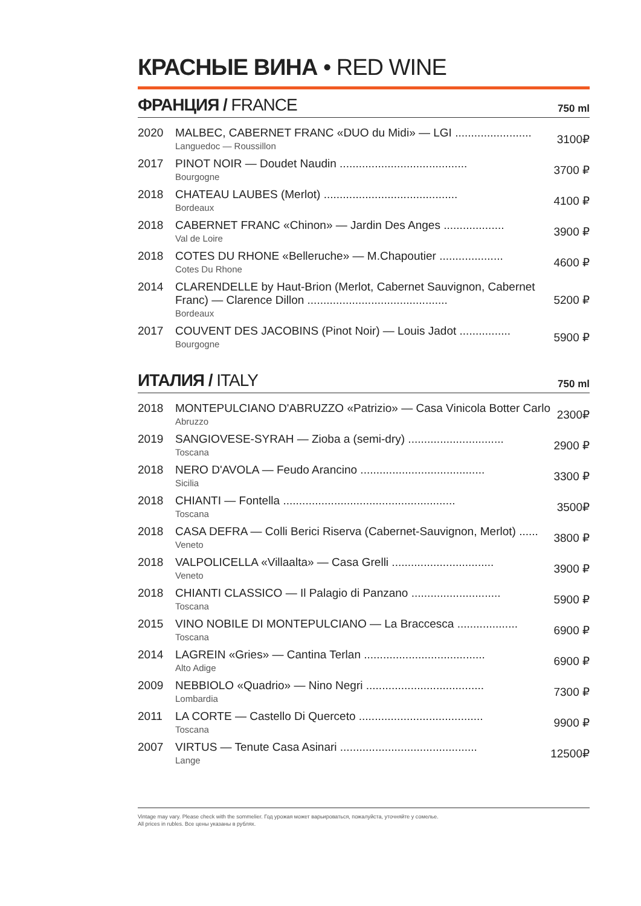КРАСНЫЕ ВИНА • RED WINE
ФРАНЦИЯ / FRANCE
750 ml
| 2020 | MALBEC, CABERNET FRANC «DUO du Midi» — LGI ........................ Languedoc — Roussillon | 3100₽ |
| 2017 | PINOT NOIR — Doudet Naudin ........................................ Bourgogne | 3700 ₽ |
| 2018 | CHATEAU LAUBES (Merlot) .......................................... Bordeaux | 4100 ₽ |
| 2018 | CABERNET FRANC «Chinon» — Jardin Des Anges ................... Val de Loire | 3900 ₽ |
| 2018 | COTES DU RHONE «Belleruche» — M.Chapoutier .................... Cotes Du Rhone | 4600 ₽ |
| 2014 | CLARENDELLE by Haut-Brion (Merlot, Cabernet Sauvignon, Cabernet Franc) — Clarence Dillon ............................................ Bordeaux | 5200 ₽ |
| 2017 | COUVENT DES JACOBINS (Pinot Noir) — Louis Jadot ................ Bourgogne | 5900 ₽ |
ИТАЛИЯ / ITALY
750 ml
| 2018 | MONTEPULCIANO D'ABRUZZO «Patrizio» — Casa Vinicola Botter Carlo Abruzzo | 2300₽ |
| 2019 | SANGIOVESE-SYRAH — Zioba a (semi-dry) .............................. Toscana | 2900 ₽ |
| 2018 | NERO D'AVOLA — Feudo Arancino ....................................... Sicilia | 3300 ₽ |
| 2018 | CHIANTI — Fontella ...................................................... Toscana | 3500₽ |
| 2018 | CASA DEFRA — Colli Berici Riserva (Cabernet-Sauvignon, Merlot) ...... Veneto | 3800 ₽ |
| 2018 | VALPOLICELLA «Villaalta» — Casa Grelli ................................ Veneto | 3900 ₽ |
| 2018 | CHIANTI CLASSICO — Il Palagio di Panzano ............................ Toscana | 5900 ₽ |
| 2015 | VINO NOBILE DI MONTEPULCIANO — La Braccesca ................... Toscana | 6900 ₽ |
| 2014 | LAGREIN «Gries» — Cantina Terlan ...................................... Alto Adige | 6900 ₽ |
| 2009 | NEBBIOLO «Quadrio» — Nino Negri ..................................... Lombardia | 7300 ₽ |
| 2011 | LA CORTE — Castello Di Querceto ....................................... Toscana | 9900 ₽ |
| 2007 | VIRTUS — Tenute Casa Asinari ........................................... Lange | 12500₽ |
Vintage may vary. Please check with the sommelier. Год урожая может варьироваться, пожалуйста, уточняйте у сомелье.
All prices in rubles. Все цены указаны в рублях.